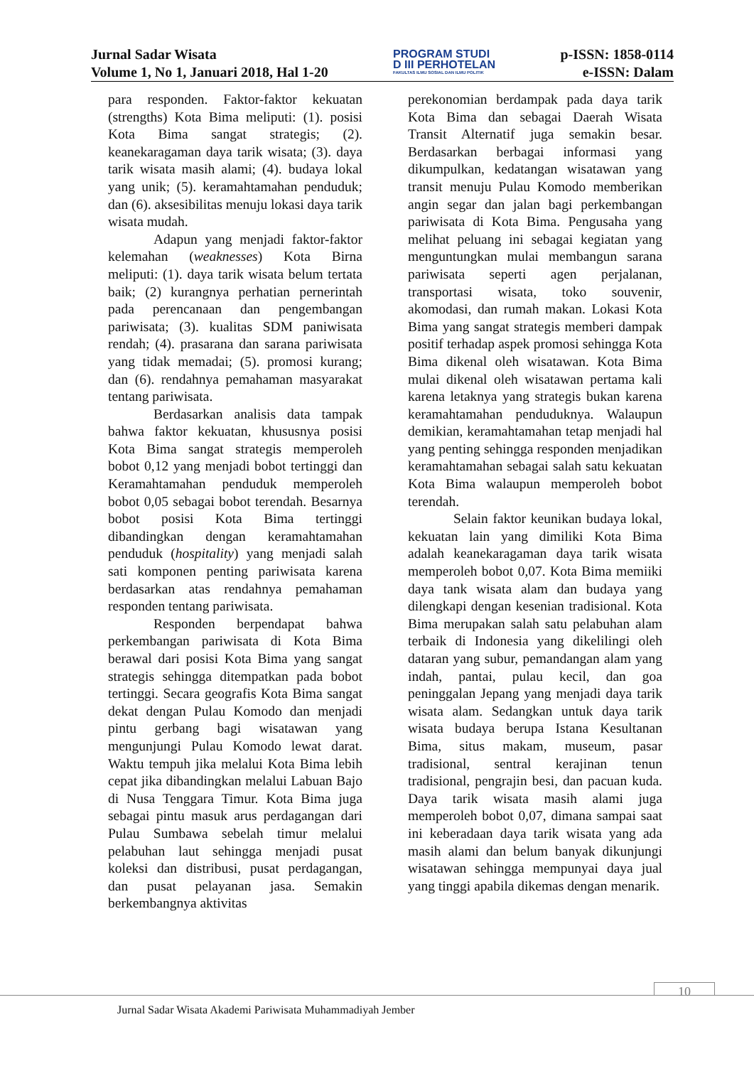Jurnal Sadar Wisata
Volume 1, No 1, Januari 2018, Hal 1-20
PROGRAM STUDI
D III PERHOTELAN
FAKULTAS ILMU SOSIAL DAN ILMU POLITIK
p-ISSN: 1858-0114
e-ISSN: Dalam
para responden. Faktor-faktor kekuatan (strengths) Kota Bima meliputi: (1). posisi Kota Bima sangat strategis; (2). keanekaragaman daya tarik wisata; (3). daya tarik wisata masih alami; (4). budaya lokal yang unik; (5). keramahtamahan penduduk; dan (6). aksesibilitas menuju lokasi daya tarik wisata mudah.
Adapun yang menjadi faktor-faktor kelemahan (weaknesses) Kota Birna meliputi: (1). daya tarik wisata belum tertata baik; (2) kurangnya perhatian pernerintah pada perencanaan dan pengembangan pariwisata; (3). kualitas SDM paniwisata rendah; (4). prasarana dan sarana pariwisata yang tidak memadai; (5). promosi kurang; dan (6). rendahnya pemahaman masyarakat tentang pariwisata.
Berdasarkan analisis data tampak bahwa faktor kekuatan, khususnya posisi Kota Bima sangat strategis memperoleh bobot 0,12 yang menjadi bobot tertinggi dan Keramahtamahan penduduk memperoleh bobot 0,05 sebagai bobot terendah. Besarnya bobot posisi Kota Bima tertinggi dibandingkan dengan keramahtamahan penduduk (hospitality) yang menjadi salah sati komponen penting pariwisata karena berdasarkan atas rendahnya pemahaman responden tentang pariwisata.
Responden berpendapat bahwa perkembangan pariwisata di Kota Bima berawal dari posisi Kota Bima yang sangat strategis sehingga ditempatkan pada bobot tertinggi. Secara geografis Kota Bima sangat dekat dengan Pulau Komodo dan menjadi pintu gerbang bagi wisatawan yang mengunjungi Pulau Komodo lewat darat. Waktu tempuh jika melalui Kota Bima lebih cepat jika dibandingkan melalui Labuan Bajo di Nusa Tenggara Timur. Kota Bima juga sebagai pintu masuk arus perdagangan dari Pulau Sumbawa sebelah timur melalui pelabuhan laut sehingga menjadi pusat koleksi dan distribusi, pusat perdagangan, dan pusat pelayanan jasa. Semakin berkembangnya aktivitas
perekonomian berdampak pada daya tarik Kota Bima dan sebagai Daerah Wisata Transit Alternatif juga semakin besar. Berdasarkan berbagai informasi yang dikumpulkan, kedatangan wisatawan yang transit menuju Pulau Komodo memberikan angin segar dan jalan bagi perkembangan pariwisata di Kota Bima. Pengusaha yang melihat peluang ini sebagai kegiatan yang menguntungkan mulai membangun sarana pariwisata seperti agen perjalanan, transportasi wisata, toko souvenir, akomodasi, dan rumah makan. Lokasi Kota Bima yang sangat strategis memberi dampak positif terhadap aspek promosi sehingga Kota Bima dikenal oleh wisatawan. Kota Bima mulai dikenal oleh wisatawan pertama kali karena letaknya yang strategis bukan karena keramahtamahan penduduknya. Walaupun demikian, keramahtamahan tetap menjadi hal yang penting sehingga responden menjadikan keramahtamahan sebagai salah satu kekuatan Kota Bima walaupun memperoleh bobot terendah.
Selain faktor keunikan budaya lokal, kekuatan lain yang dimiliki Kota Bima adalah keanekaragaman daya tarik wisata memperoleh bobot 0,07. Kota Bima memiiki daya tank wisata alam dan budaya yang dilengkapi dengan kesenian tradisional. Kota Bima merupakan salah satu pelabuhan alam terbaik di Indonesia yang dikelilingi oleh dataran yang subur, pemandangan alam yang indah, pantai, pulau kecil, dan goa peninggalan Jepang yang menjadi daya tarik wisata alam. Sedangkan untuk daya tarik wisata budaya berupa Istana Kesultanan Bima, situs makam, museum, pasar tradisional, sentral kerajinan tenun tradisional, pengrajin besi, dan pacuan kuda. Daya tarik wisata masih alami juga memperoleh bobot 0,07, dimana sampai saat ini keberadaan daya tarik wisata yang ada masih alami dan belum banyak dikunjungi wisatawan sehingga mempunyai daya jual yang tinggi apabila dikemas dengan menarik.
10
Jurnal Sadar Wisata Akademi Pariwisata Muhammadiyah Jember